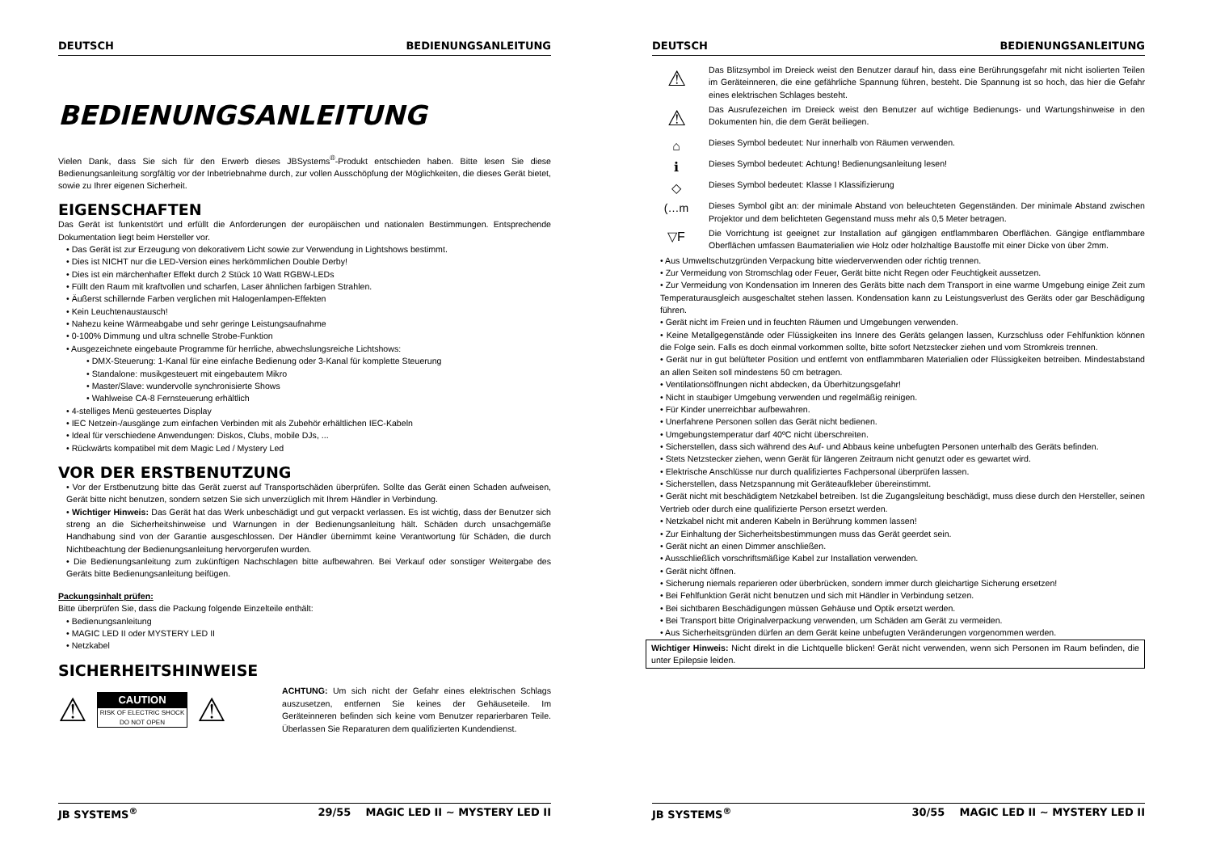DEUTSCH BEDIENUNGSANLEITUNG
BEDIENUNGSANLEITUNG
Vielen Dank, dass Sie sich für den Erwerb dieses JBSystems<sup>®</sup>-Produkt entschieden haben. Bitte lesen Sie diese Bedienungsanleitung sorgfältig vor der Inbetriebnahme durch, zur vollen Ausschöpfung der Möglichkeiten, die dieses Gerät bietet, sowie zu Ihrer eigenen Sicherheit.
EIGENSCHAFTEN
Das Gerät ist funkentstört und erfüllt die Anforderungen der europäischen und nationalen Bestimmungen. Entsprechende Dokumentation liegt beim Hersteller vor.
• Das Gerät ist zur Erzeugung von dekorativem Licht sowie zur Verwendung in Lightshows bestimmt.
• Dies ist NICHT nur die LED-Version eines herkömmlichen Double Derby!
• Dies ist ein märchenhafter Effekt durch 2 Stück 10 Watt RGBW-LEDs
• Füllt den Raum mit kraftvollen und scharfen, Laser ähnlichen farbigen Strahlen.
• Äußerst schillernde Farben verglichen mit Halogenlampen-Effekten
• Kein Leuchtenaustausch!
• Nahezu keine Wärmeabgabe und sehr geringe Leistungsaufnahme
• 0-100% Dimmung und ultra schnelle Strobe-Funktion
• Ausgezeichnete eingebaute Programme für herrliche, abwechslungsreiche Lichtshows:
• DMX-Steuerung: 1-Kanal für eine einfache Bedienung oder 3-Kanal für komplette Steuerung
• Standalone: musikgesteuert mit eingebautem Mikro
• Master/Slave: wundervolle synchronisierte Shows
• Wahlweise CA-8 Fernsteuerung erhältlich
• 4-stelliges Menü gesteuertes Display
• IEC Netzein-/ausgänge zum einfachen Verbinden mit als Zubehör erhältlichen IEC-Kabeln
• Ideal für verschiedene Anwendungen: Diskos, Clubs, mobile DJs, ...
• Rückwärts kompatibel mit dem Magic Led / Mystery Led
VOR DER ERSTBENUTZUNG
• Vor der Erstbenutzung bitte das Gerät zuerst auf Transportschäden überprüfen. Sollte das Gerät einen Schaden aufweisen, Gerät bitte nicht benutzen, sondern setzen Sie sich unverzüglich mit Ihrem Händler in Verbindung.
• Wichtiger Hinweis: Das Gerät hat das Werk unbeschädigt und gut verpackt verlassen. Es ist wichtig, dass der Benutzer sich streng an die Sicherheitshinweise und Warnungen in der Bedienungsanleitung hält. Schäden durch unsachgemäße Handhabung sind von der Garantie ausgeschlossen. Der Händler übernimmt keine Verantwortung für Schäden, die durch Nichtbeachtung der Bedienungsanleitung hervorgerufen wurden.
• Die Bedienungsanleitung zum zukünftigen Nachschlagen bitte aufbewahren. Bei Verkauf oder sonstiger Weitergabe des Geräts bitte Bedienungsanleitung beifügen.
Packungsinhalt prüfen:
Bitte überprüfen Sie, dass die Packung folgende Einzelteile enthält:
• Bedienungsanleitung
• MAGIC LED II oder MYSTERY LED II
• Netzkabel
SICHERHEITSHINWEISE
⚠
CAUTION
RISK OF ELECTRIC SHOCK
DO NOT OPEN
⚠
ACHTUNG: Um sich nicht der Gefahr eines elektrischen Schlags auszusetzen, entfernen Sie keines der Gehäuseteile. Im Geräteinneren befinden sich keine vom Benutzer reparierbaren Teile. Überlassen Sie Reparaturen dem qualifizierten Kundendienst.
JB SYSTEMS<sup>®</sup> 29/55 MAGIC LED II ~ MYSTERY LED II
DEUTSCH BEDIENUNGSANLEITUNG
⚠
Das Blitzsymbol im Dreieck weist den Benutzer darauf hin, dass eine Berührungsgefahr mit nicht isolierten Teilen im Geräteinneren, die eine gefährliche Spannung führen, besteht. Die Spannung ist so hoch, das hier die Gefahr eines elektrischen Schlages besteht.
⚠
Das Ausrufezeichen im Dreieck weist den Benutzer auf wichtige Bedienungs- und Wartungshinweise in den Dokumenten hin, die dem Gerät beiliegen.
⌂
Dieses Symbol bedeutet: Nur innerhalb von Räumen verwenden.
ℹ
Dieses Symbol bedeutet: Achtung! Bedienungsanleitung lesen!
◇
Dieses Symbol bedeutet: Klasse I Klassifizierung
(…m
Dieses Symbol gibt an: der minimale Abstand von beleuchteten Gegenständen. Der minimale Abstand zwischen Projektor und dem belichteten Gegenstand muss mehr als 0,5 Meter betragen.
▽F
Die Vorrichtung ist geeignet zur Installation auf gängigen entflammbaren Oberflächen. Gängige entflammbare Oberflächen umfassen Baumaterialien wie Holz oder holzhaltige Baustoffe mit einer Dicke von über 2mm.
• Aus Umweltschutzgründen Verpackung bitte wiederverwenden oder richtig trennen.
• Zur Vermeidung von Stromschlag oder Feuer, Gerät bitte nicht Regen oder Feuchtigkeit aussetzen.
• Zur Vermeidung von Kondensation im Inneren des Geräts bitte nach dem Transport in eine warme Umgebung einige Zeit zum Temperaturausgleich ausgeschaltet stehen lassen. Kondensation kann zu Leistungsverlust des Geräts oder gar Beschädigung führen.
• Gerät nicht im Freien und in feuchten Räumen und Umgebungen verwenden.
• Keine Metallgegenstände oder Flüssigkeiten ins Innere des Geräts gelangen lassen, Kurzschluss oder Fehlfunktion können die Folge sein. Falls es doch einmal vorkommen sollte, bitte sofort Netzstecker ziehen und vom Stromkreis trennen.
• Gerät nur in gut belüfteter Position und entfernt von entflammbaren Materialien oder Flüssigkeiten betreiben. Mindestabstand an allen Seiten soll mindestens 50 cm betragen.
• Ventilationsöffnungen nicht abdecken, da Überhitzungsgefahr!
• Nicht in staubiger Umgebung verwenden und regelmäßig reinigen.
• Für Kinder unerreichbar aufbewahren.
• Unerfahrene Personen sollen das Gerät nicht bedienen.
• Umgebungstemperatur darf 40ºC nicht überschreiten.
• Sicherstellen, dass sich während des Auf- und Abbaus keine unbefugten Personen unterhalb des Geräts befinden.
• Stets Netzstecker ziehen, wenn Gerät für längeren Zeitraum nicht genutzt oder es gewartet wird.
• Elektrische Anschlüsse nur durch qualifiziertes Fachpersonal überprüfen lassen.
• Sicherstellen, dass Netzspannung mit Geräteaufkleber übereinstimmt.
• Gerät nicht mit beschädigtem Netzkabel betreiben. Ist die Zugangsleitung beschädigt, muss diese durch den Hersteller, seinen Vertrieb oder durch eine qualifizierte Person ersetzt werden.
• Netzkabel nicht mit anderen Kabeln in Berührung kommen lassen!
• Zur Einhaltung der Sicherheitsbestimmungen muss das Gerät geerdet sein.
• Gerät nicht an einen Dimmer anschließen.
• Ausschließlich vorschriftsmäßige Kabel zur Installation verwenden.
• Gerät nicht öffnen.
• Sicherung niemals reparieren oder überbrücken, sondern immer durch gleichartige Sicherung ersetzen!
• Bei Fehlfunktion Gerät nicht benutzen und sich mit Händler in Verbindung setzen.
• Bei sichtbaren Beschädigungen müssen Gehäuse und Optik ersetzt werden.
• Bei Transport bitte Originalverpackung verwenden, um Schäden am Gerät zu vermeiden.
• Aus Sicherheitsgründen dürfen an dem Gerät keine unbefugten Veränderungen vorgenommen werden.
Wichtiger Hinweis: Nicht direkt in die Lichtquelle blicken! Gerät nicht verwenden, wenn sich Personen im Raum befinden, die unter Epilepsie leiden.
JB SYSTEMS<sup>®</sup> 30/55 MAGIC LED II ~ MYSTERY LED II